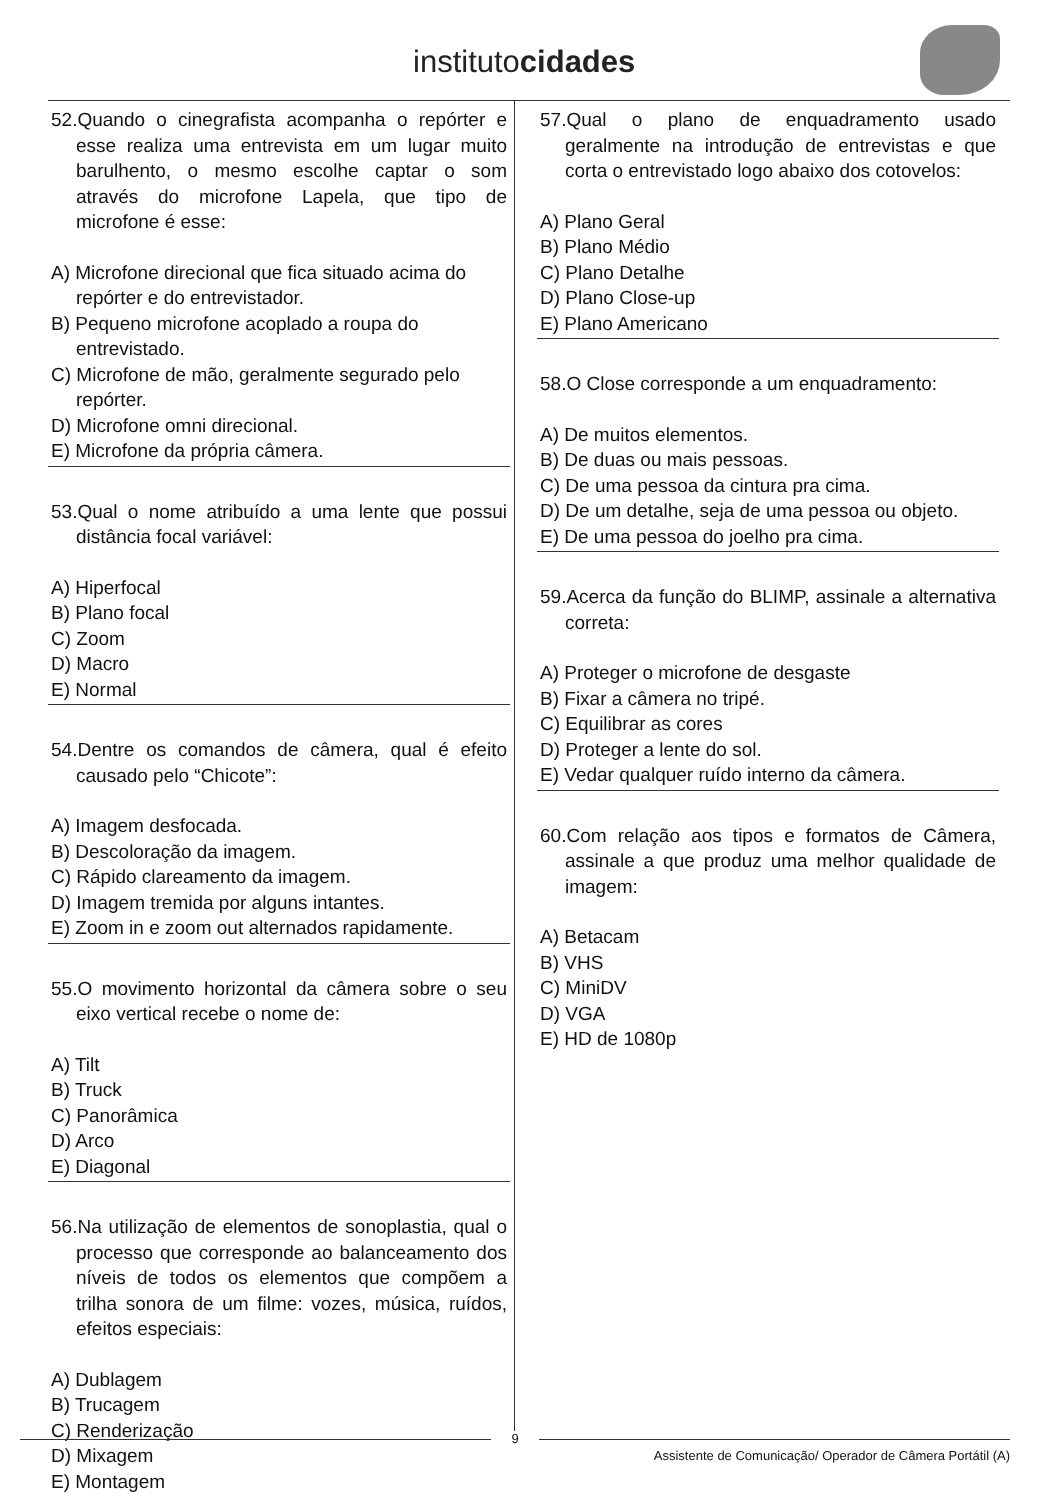institutocidades
52.Quando o cinegrafista acompanha o repórter e esse realiza uma entrevista em um lugar muito barulhento, o mesmo escolhe captar o som através do microfone Lapela, que tipo de microfone é esse:
A) Microfone direcional que fica situado acima do repórter e do entrevistador.
B) Pequeno microfone acoplado a roupa do entrevistado.
C) Microfone de mão, geralmente segurado pelo repórter.
D) Microfone omni direcional.
E) Microfone da própria câmera.
53.Qual o nome atribuído a uma lente que possui distância focal variável:
A) Hiperfocal
B) Plano focal
C) Zoom
D) Macro
E) Normal
54.Dentre os comandos de câmera, qual é efeito causado pelo “Chicote”:
A) Imagem desfocada.
B) Descoloração da imagem.
C) Rápido clareamento da imagem.
D) Imagem tremida por alguns intantes.
E) Zoom in e zoom out alternados rapidamente.
55.O movimento horizontal da câmera sobre o seu eixo vertical recebe o nome de:
A) Tilt
B) Truck
C) Panorâmica
D) Arco
E) Diagonal
56.Na utilização de elementos de sonoplastia, qual o processo que corresponde ao balanceamento dos níveis de todos os elementos que compõem a trilha sonora de um filme: vozes, música, ruídos, efeitos especiais:
A) Dublagem
B) Trucagem
C) Renderização
D) Mixagem
E) Montagem
57.Qual o plano de enquadramento usado geralmente na introdução de entrevistas e que corta o entrevistado logo abaixo dos cotovelos:
A) Plano Geral
B) Plano Médio
C) Plano Detalhe
D) Plano Close-up
E) Plano Americano
58.O Close corresponde a um enquadramento:
A) De muitos elementos.
B) De duas ou mais pessoas.
C) De uma pessoa da cintura pra cima.
D) De um detalhe, seja de uma pessoa ou objeto.
E) De uma pessoa do joelho pra cima.
59.Acerca da função do BLIMP, assinale a alternativa correta:
A) Proteger o microfone de desgaste
B) Fixar a câmera no tripé.
C) Equilibrar as cores
D) Proteger a lente do sol.
E) Vedar qualquer ruído interno da câmera.
60.Com relação aos tipos e formatos de Câmera, assinale a que produz uma melhor qualidade de imagem:
A) Betacam
B) VHS
C) MiniDV
D) VGA
E) HD de 1080p
9
Assistente de Comunicação/ Operador de Câmera Portátil (A)